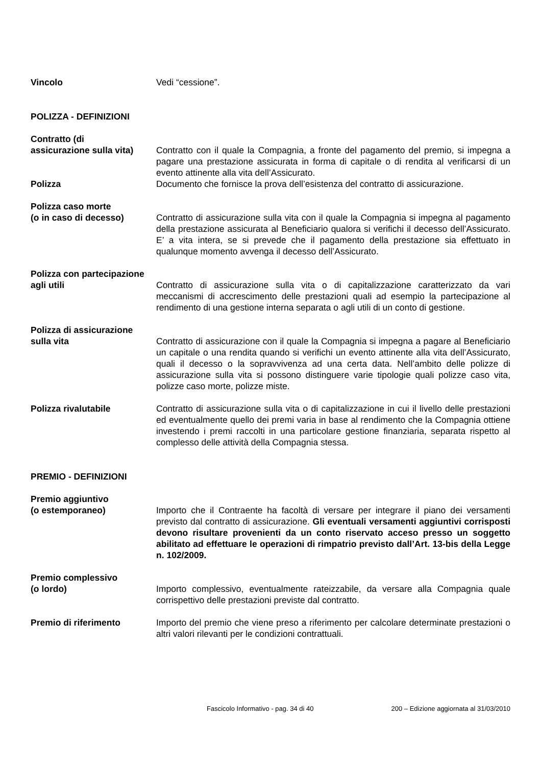Vincolo Vedi “cessione”.
POLIZZA - DEFINIZIONI
Contratto (di
assicurazione sulla vita)
Contratto con il quale la Compagnia, a fronte del pagamento del premio, si impegna a pagare una prestazione assicurata in forma di capitale o di rendita al verificarsi di un evento attinente alla vita dell’Assicurato.
Polizza Documento che fornisce la prova dell’esistenza del contratto di assicurazione.
Polizza caso morte
(o in caso di decesso)
Contratto di assicurazione sulla vita con il quale la Compagnia si impegna al pagamento della prestazione assicurata al Beneficiario qualora si verifichi il decesso dell’Assicurato. E’ a vita intera, se si prevede che il pagamento della prestazione sia effettuato in qualunque momento avvenga il decesso dell’Assicurato.
Polizza con partecipazione
agli utili
Contratto di assicurazione sulla vita o di capitalizzazione caratterizzato da vari meccanismi di accrescimento delle prestazioni quali ad esempio la partecipazione al rendimento di una gestione interna separata o agli utili di un conto di gestione.
Polizza di assicurazione
sulla vita
Contratto di assicurazione con il quale la Compagnia si impegna a pagare al Beneficiario un capitale o una rendita quando si verifichi un evento attinente alla vita dell’Assicurato, quali il decesso o la sopravvivenza ad una certa data. Nell’ambito delle polizze di assicurazione sulla vita si possono distinguere varie tipologie quali polizze caso vita, polizze caso morte, polizze miste.
Polizza rivalutabile Contratto di assicurazione sulla vita o di capitalizzazione in cui il livello delle prestazioni ed eventualmente quello dei premi varia in base al rendimento che la Compagnia ottiene investendo i premi raccolti in una particolare gestione finanziaria, separata rispetto al complesso delle attività della Compagnia stessa.
PREMIO - DEFINIZIONI
Premio aggiuntivo
(o estemporaneo)
Importo che il Contraente ha facoltà di versare per integrare il piano dei versamenti previsto dal contratto di assicurazione. Gli eventuali versamenti aggiuntivi corrisposti devono risultare provenienti da un conto riservato acceso presso un soggetto abilitato ad effettuare le operazioni di rimpatrio previsto dall’Art. 13-bis della Legge n. 102/2009.
Premio complessivo
(o lordo)
Importo complessivo, eventualmente rateizzabile, da versare alla Compagnia quale corrispettivo delle prestazioni previste dal contratto.
Premio di riferimento Importo del premio che viene preso a riferimento per calcolare determinate prestazioni o altri valori rilevanti per le condizioni contrattuali.
Fascicolo Informativo - pag. 34 di 40 200 – Edizione aggiornata al 31/03/2010